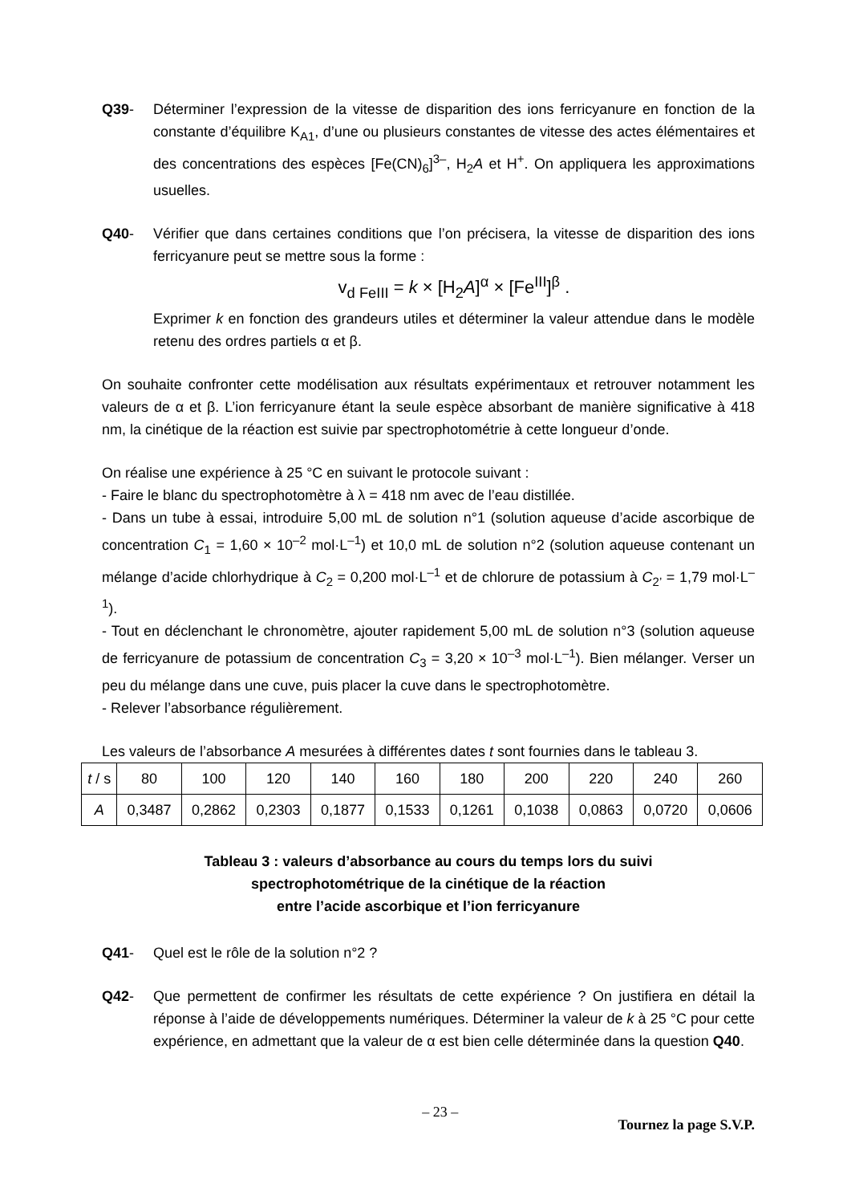Q39- Déterminer l’expression de la vitesse de disparition des ions ferricyanure en fonction de la constante d’équilibre K<sub>A1</sub>, d’une ou plusieurs constantes de vitesse des actes élémentaires et des concentrations des espèces [Fe(CN)<sub>6</sub>]<sup>3–</sup>, H<sub>2</sub>A et H<sup>+</sup>. On appliquera les approximations usuelles.
Q40- Vérifier que dans certaines conditions que l’on précisera, la vitesse de disparition des ions ferricyanure peut se mettre sous la forme :
v<sub>d FeIII</sub> = k × [H<sub>2</sub>A]<sup>α</sup> × [Fe<sup>III</sup>]<sup>β</sup> .
Exprimer k en fonction des grandeurs utiles et déterminer la valeur attendue dans le modèle retenu des ordres partiels α et β.
On souhaite confronter cette modélisation aux résultats expérimentaux et retrouver notamment les valeurs de α et β. L’ion ferricyanure étant la seule espèce absorbant de manière significative à 418 nm, la cinétique de la réaction est suivie par spectrophotométrie à cette longueur d’onde.
On réalise une expérience à 25 °C en suivant le protocole suivant :
- Faire le blanc du spectrophotomètre à λ = 418 nm avec de l’eau distillée.
- Dans un tube à essai, introduire 5,00 mL de solution n°1 (solution aqueuse d’acide ascorbique de concentration C<sub>1</sub> = 1,60 × 10<sup>–2</sup> mol·L<sup>–1</sup>) et 10,0 mL de solution n°2 (solution aqueuse contenant un mélange d’acide chlorhydrique à C<sub>2</sub> = 0,200 mol·L<sup>–1</sup> et de chlorure de potassium à C<sub>2’</sub> = 1,79 mol·L<sup>–1</sup>).
- Tout en déclenchant le chronomètre, ajouter rapidement 5,00 mL de solution n°3 (solution aqueuse de ferricyanure de potassium de concentration C<sub>3</sub> = 3,20 × 10<sup>–3</sup> mol·L<sup>–1</sup>). Bien mélanger. Verser un peu du mélange dans une cuve, puis placer la cuve dans le spectrophotomètre.
- Relever l’absorbance régulièrement.
Les valeurs de l’absorbance A mesurées à différentes dates t sont fournies dans le tableau 3.
| t / s | 80 | 100 | 120 | 140 | 160 | 180 | 200 | 220 | 240 | 260 |
| A | 0,3487 | 0,2862 | 0,2303 | 0,1877 | 0,1533 | 0,1261 | 0,1038 | 0,0863 | 0,0720 | 0,0606 |
Tableau 3 : valeurs d’absorbance au cours du temps lors du suivi
spectrophotométrique de la cinétique de la réaction
entre l’acide ascorbique et l’ion ferricyanure
Q41- Quel est le rôle de la solution n°2 ?
Q42- Que permettent de confirmer les résultats de cette expérience ? On justifiera en détail la réponse à l’aide de développements numériques. Déterminer la valeur de k à 25 °C pour cette expérience, en admettant que la valeur de α est bien celle déterminée dans la question Q40.
– 23 – Tournez la page S.V.P.